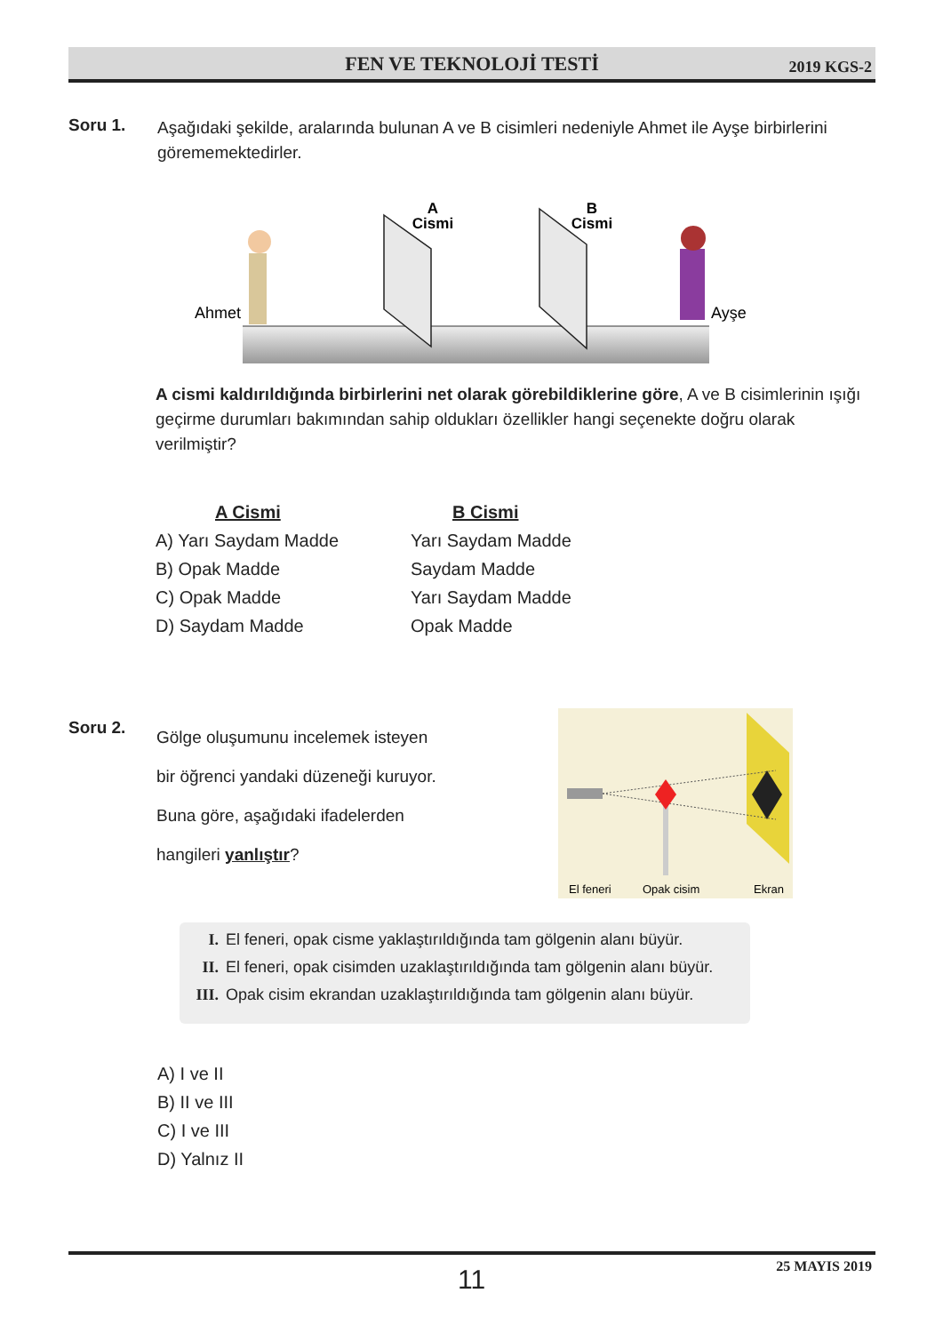FEN VE TEKNOLOJİ TESTİ 2019 KGS-2
Soru 1.
Aşağıdaki şekilde, aralarında bulunan A ve B cisimleri nedeniyle Ahmet ile Ayşe birbirlerini görememektedirler.
A
Cismi
B
Cismi
Ahmet
Ayşe
A cismi kaldırıldığında birbirlerini net olarak görebildiklerine göre, A ve B cisimlerinin ışığı geçirme durumları bakımından sahip oldukları özellikler hangi seçenekte doğru olarak verilmiştir?
A Cismi B Cismi
A) Yarı Saydam Madde Yarı Saydam Madde
B) Opak Madde Saydam Madde
C) Opak Madde Yarı Saydam Madde
D) Saydam Madde Opak Madde
Soru 2.
Gölge oluşumunu incelemek isteyen
bir öğrenci yandaki düzeneği kuruyor.
Buna göre, aşağıdaki ifadelerden
hangileri yanlıştır?
El feneri
Opak cisim
Ekran
I. El feneri, opak cisme yaklaştırıldığında tam gölgenin alanı büyür.
II. El feneri, opak cisimden uzaklaştırıldığında tam gölgenin alanı büyür.
III. Opak cisim ekrandan uzaklaştırıldığında tam gölgenin alanı büyür.
A) I ve II
B) II ve III
C) I ve III
D) Yalnız II
11 25 MAYIS 2019